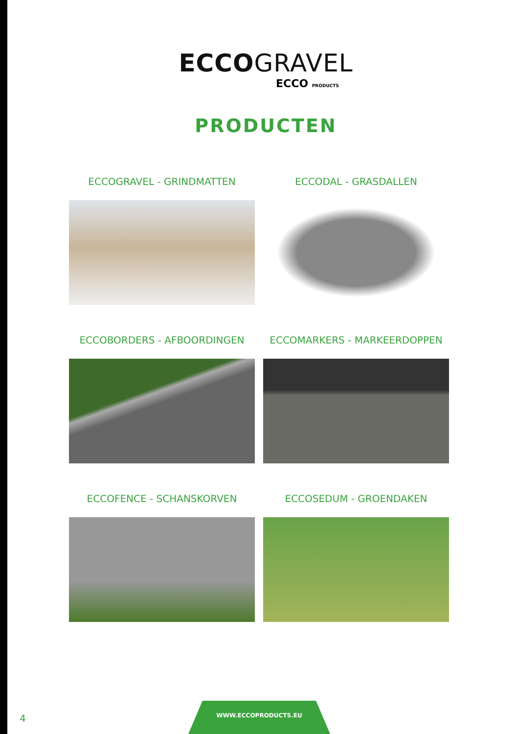ECCOGRAVEL
ECCO PRODUCTS
PRODUCTEN
ECCOGRAVEL - GRINDMATTEN
ECCODAL - GRASDALLEN
ECCOBORDERS - AFBOORDINGEN
ECCOMARKERS - MARKEERDOPPEN
ECCOFENCE - SCHANSKORVEN
ECCOSEDUM - GROENDAKEN
4
WWW.ECCOPRODUCTS.EU